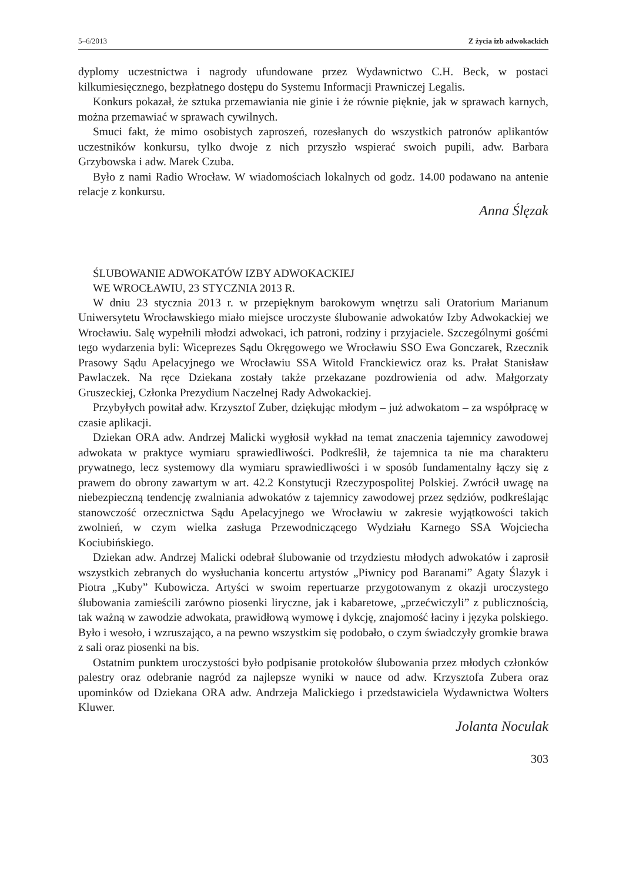5–6/2013 Z życia izb adwokackich
dyplomy uczestnictwa i nagrody ufundowane przez Wydawnictwo C.H. Beck, w postaci kilkumiesięcznego, bezpłatnego dostępu do Systemu Informacji Prawniczej Legalis.
Konkurs pokazał, że sztuka przemawiania nie ginie i że równie pięknie, jak w sprawach karnych, można przemawiać w sprawach cywilnych.
Smuci fakt, że mimo osobistych zaproszeń, rozesłanych do wszystkich patronów aplikantów uczestników konkursu, tylko dwoje z nich przyszło wspierać swoich pupili, adw. Barbara Grzybowska i adw. Marek Czuba.
Było z nami Radio Wrocław. W wiadomościach lokalnych od godz. 14.00 podawano na antenie relacje z konkursu.
Anna Ślęzak
ŚLUBOWANIE ADWOKATÓW IZBY ADWOKACKIEJ
WE WROCŁAWIU, 23 STYCZNIA 2013 R.
W dniu 23 stycznia 2013 r. w przepięknym barokowym wnętrzu sali Oratorium Marianum Uniwersytetu Wrocławskiego miało miejsce uroczyste ślubowanie adwokatów Izby Adwokackiej we Wrocławiu. Salę wypełnili młodzi adwokaci, ich patroni, rodziny i przyjaciele. Szczególnymi gośćmi tego wydarzenia byli: Wiceprezes Sądu Okręgowego we Wrocławiu SSO Ewa Gonczarek, Rzecznik Prasowy Sądu Apelacyjnego we Wrocławiu SSA Witold Franckiewicz oraz ks. Prałat Stanisław Pawlaczek. Na ręce Dziekana zostały także przekazane pozdrowienia od adw. Małgorzaty Gruszeckiej, Członka Prezydium Naczelnej Rady Adwokackiej.
Przybyłych powitał adw. Krzysztof Zuber, dziękując młodym – już adwokatom – za współpracę w czasie aplikacji.
Dziekan ORA adw. Andrzej Malicki wygłosił wykład na temat znaczenia tajemnicy zawodowej adwokata w praktyce wymiaru sprawiedliwości. Podkreślił, że tajemnica ta nie ma charakteru prywatnego, lecz systemowy dla wymiaru sprawiedliwości i w sposób fundamentalny łączy się z prawem do obrony zawartym w art. 42.2 Konstytucji Rzeczypospolitej Polskiej. Zwrócił uwagę na niebezpieczną tendencję zwalniania adwokatów z tajemnicy zawodowej przez sędziów, podkreślając stanowczość orzecznictwa Sądu Apelacyjnego we Wrocławiu w zakresie wyjątkowości takich zwolnień, w czym wielka zasługa Przewodniczącego Wydziału Karnego SSA Wojciecha Kociubińskiego.
Dziekan adw. Andrzej Malicki odebrał ślubowanie od trzydziestu młodych adwokatów i zaprosił wszystkich zebranych do wysłuchania koncertu artystów „Piwnicy pod Baranami” Agaty Ślazyk i Piotra „Kuby” Kubowicza. Artyści w swoim repertuarze przygotowanym z okazji uroczystego ślubowania zamieścili zarówno piosenki liryczne, jak i kabaretowe, „przećwiczyli” z publicznością, tak ważną w zawodzie adwokata, prawidłową wymowę i dykcję, znajomość łaciny i języka polskiego. Było i wesoło, i wzruszająco, a na pewno wszystkim się podobało, o czym świadczyły gromkie brawa z sali oraz piosenki na bis.
Ostatnim punktem uroczystości było podpisanie protokołów ślubowania przez młodych członków palestry oraz odebranie nagród za najlepsze wyniki w nauce od adw. Krzysztofa Zubera oraz upominków od Dziekana ORA adw. Andrzeja Malickiego i przedstawiciela Wydawnictwa Wolters Kluwer.
Jolanta Noculak
303